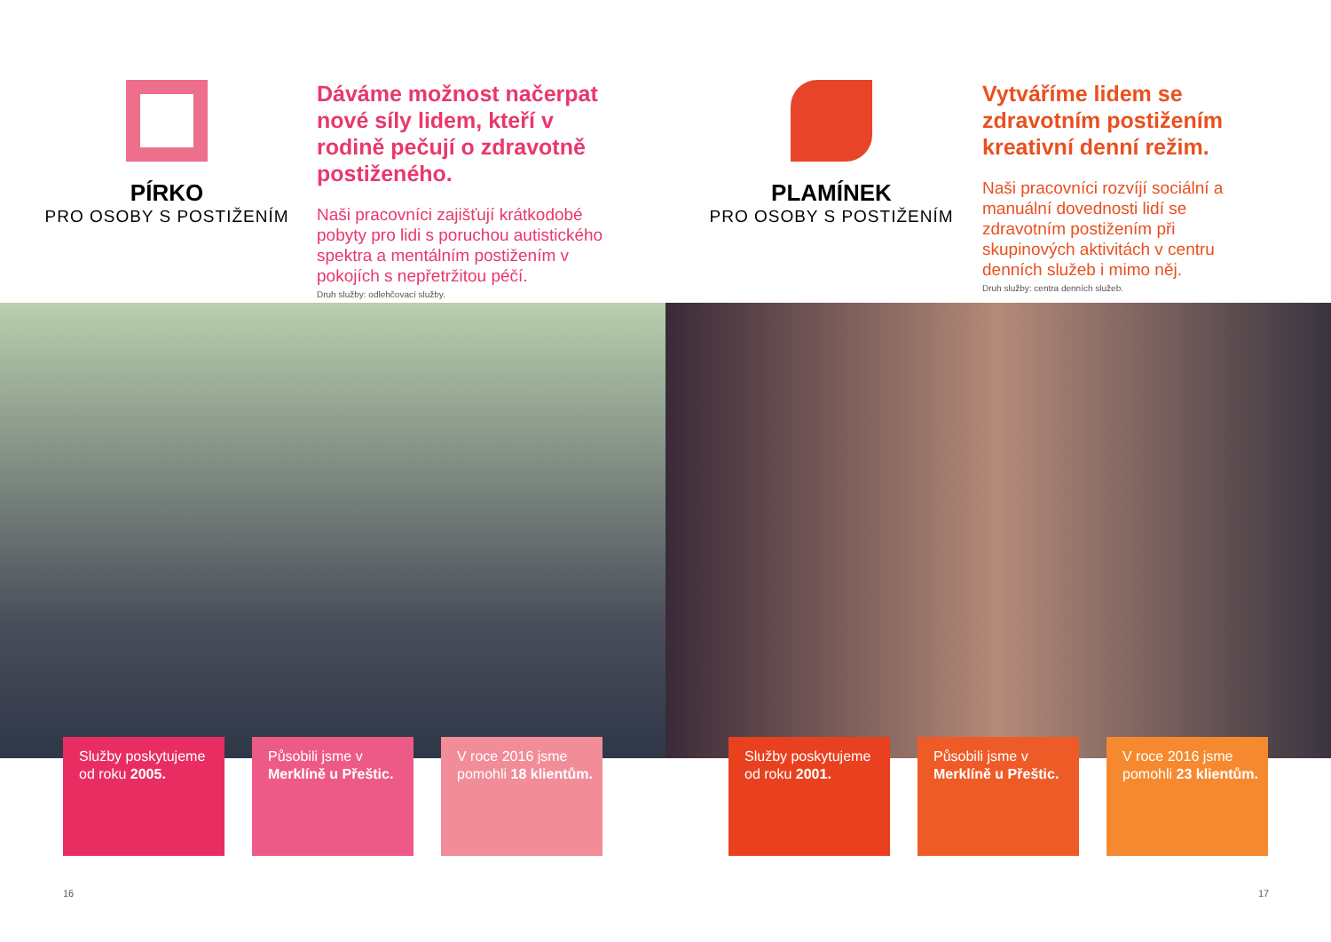PÍRKO
PRO OSOBY S POSTIŽENÍM
Dáváme možnost načerpat nové síly lidem, kteří v rodině pečují o zdravotně postiženého.
Naši pracovníci zajišťují krátkodobé pobyty pro lidi s poruchou autistického spektra a mentálním postižením v pokojích s nepřetržitou péčí.
Druh služby: odlehčovací služby.
Služby poskytujeme od roku 2005.
Působili jsme v Merklíně u Přeštic.
V roce 2016 jsme pomohli 18 klientům.
16
PLAMÍNEK
PRO OSOBY S POSTIŽENÍM
Vytváříme lidem se zdravotním postižením kreativní denní režim.
Naši pracovníci rozvíjí sociální a manuální dovednosti lidí se zdravotním postižením při skupinových aktivitách v centru denních služeb i mimo něj.
Druh služby: centra denních služeb.
Služby poskytujeme od roku 2001.
Působili jsme v Merklíně u Přeštic.
V roce 2016 jsme pomohli 23 klientům.
17